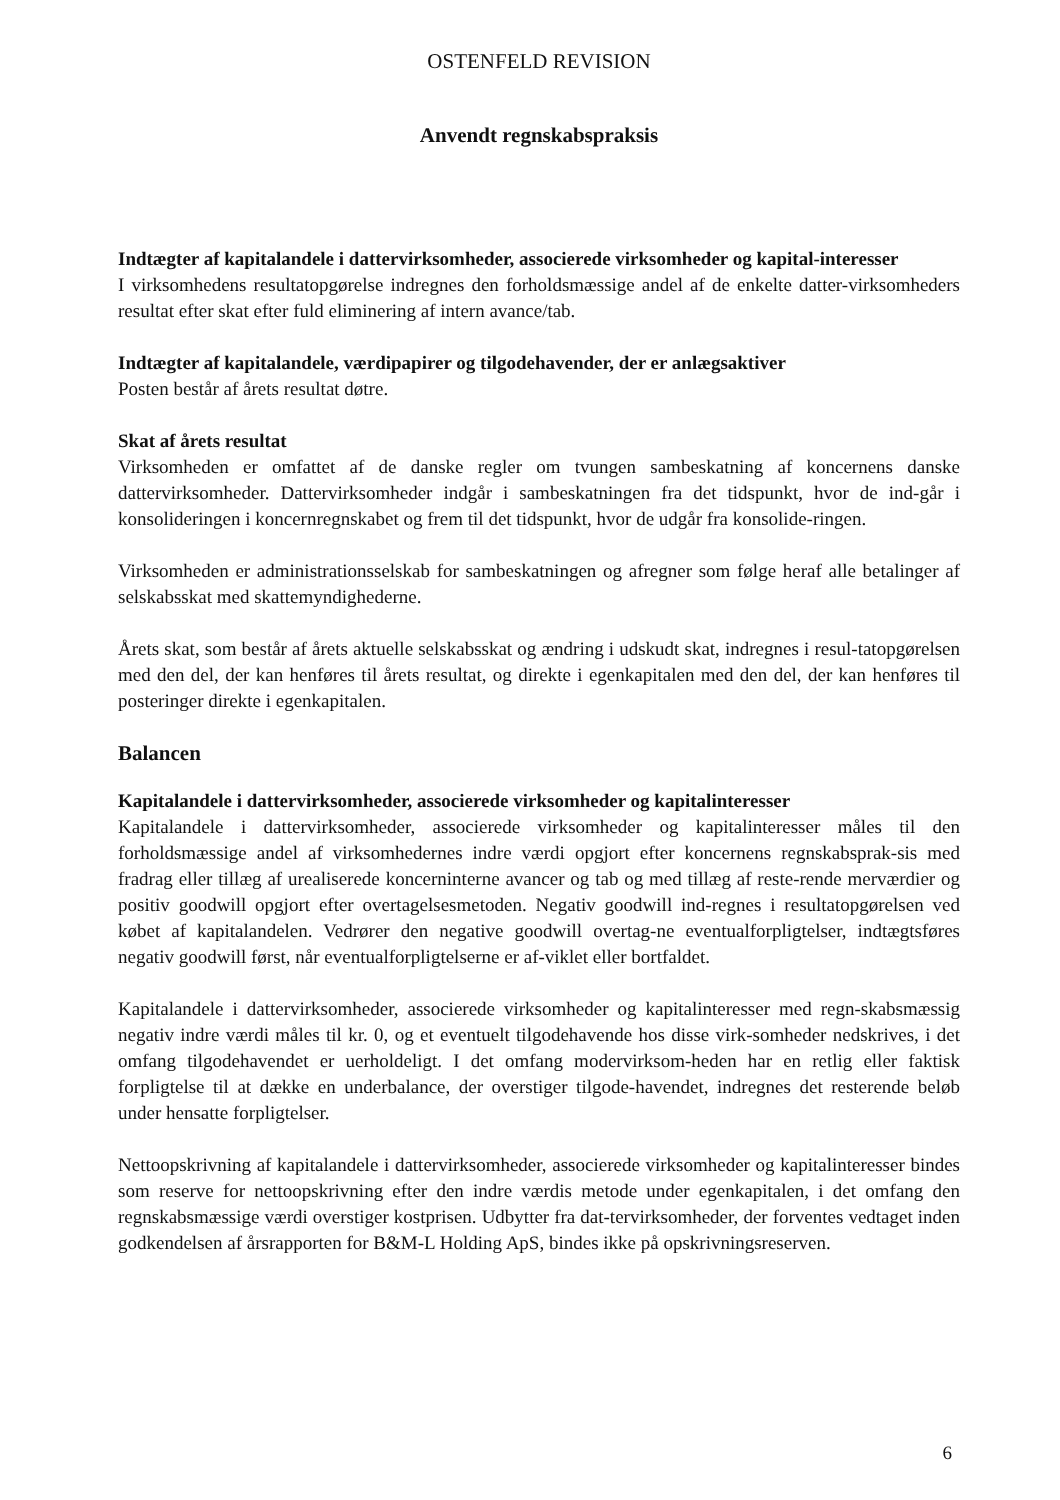OSTENFELD REVISION
Anvendt regnskabspraksis
Indtægter af kapitalandele i dattervirksomheder, associerede virksomheder og kapital-interesser
I virksomhedens resultatopgørelse indregnes den forholdsmæssige andel af de enkelte datter-virksomheders resultat efter skat efter fuld eliminering af intern avance/tab.
Indtægter af kapitalandele, værdipapirer og tilgodehavender, der er anlægsaktiver
Posten består af årets resultat døtre.
Skat af årets resultat
Virksomheden er omfattet af de danske regler om tvungen sambeskatning af koncernens danske dattervirksomheder. Dattervirksomheder indgår i sambeskatningen fra det tidspunkt, hvor de ind-går i konsolideringen i koncernregnskabet og frem til det tidspunkt, hvor de udgår fra konsolide-ringen.
Virksomheden er administrationsselskab for sambeskatningen og afregner som følge heraf alle betalinger af selskabsskat med skattemyndighederne.
Årets skat, som består af årets aktuelle selskabsskat og ændring i udskudt skat, indregnes i resul-tatopgørelsen med den del, der kan henføres til årets resultat, og direkte i egenkapitalen med den del, der kan henføres til posteringer direkte i egenkapitalen.
Balancen
Kapitalandele i dattervirksomheder, associerede virksomheder og kapitalinteresser
Kapitalandele i dattervirksomheder, associerede virksomheder og kapitalinteresser måles til den forholdsmæssige andel af virksomhedernes indre værdi opgjort efter koncernens regnskabsprak-sis med fradrag eller tillæg af urealiserede koncerninterne avancer og tab og med tillæg af reste-rende merværdier og positiv goodwill opgjort efter overtagelsesmetoden. Negativ goodwill ind-regnes i resultatopgørelsen ved købet af kapitalandelen. Vedrører den negative goodwill overtag-ne eventualforpligtelser, indtægtsføres negativ goodwill først, når eventualforpligtelserne er af-viklet eller bortfaldet.
Kapitalandele i dattervirksomheder, associerede virksomheder og kapitalinteresser med regn-skabsmæssig negativ indre værdi måles til kr. 0, og et eventuelt tilgodehavende hos disse virk-somheder nedskrives, i det omfang tilgodehavendet er uerholdeligt. I det omfang modervirksom-heden har en retlig eller faktisk forpligtelse til at dække en underbalance, der overstiger tilgode-havendet, indregnes det resterende beløb under hensatte forpligtelser.
Nettoopskrivning af kapitalandele i dattervirksomheder, associerede virksomheder og kapitalinteresser bindes som reserve for nettoopskrivning efter den indre værdis metode under egenkapitalen, i det omfang den regnskabsmæssige værdi overstiger kostprisen. Udbytter fra dat-tervirksomheder, der forventes vedtaget inden godkendelsen af årsrapporten for B&M-L Holding ApS, bindes ikke på opskrivningsreserven.
6